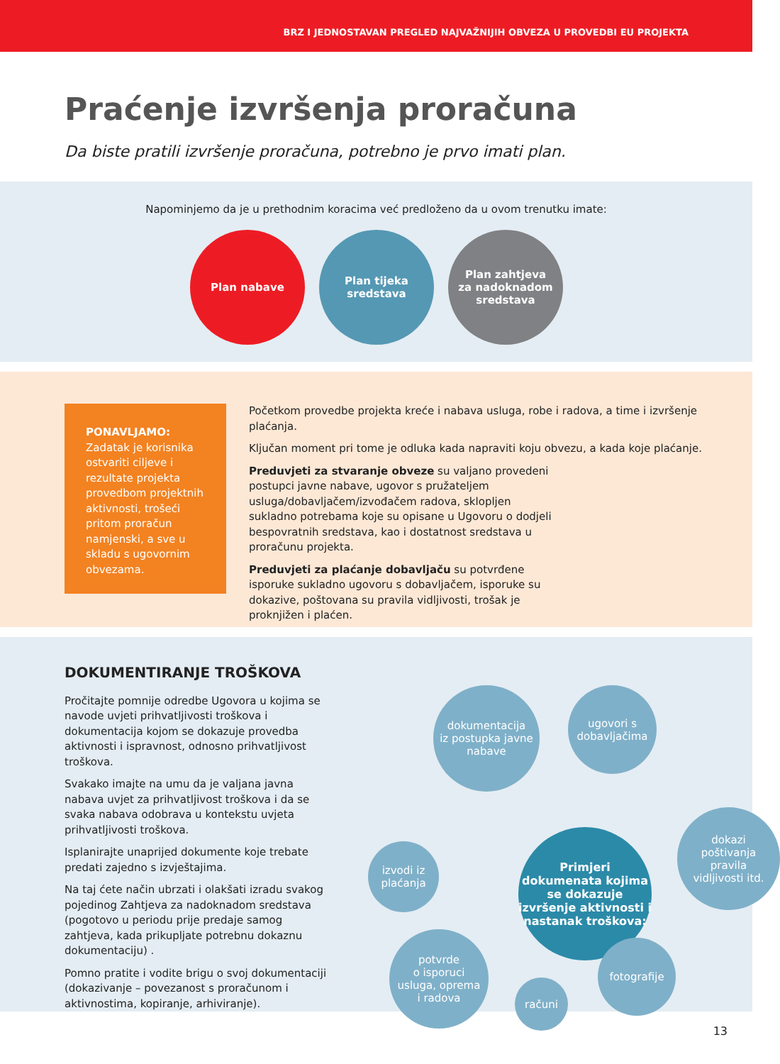BRZ I JEDNOSTAVAN PREGLED NAJVAŽNIJIH OBVEZA U PROVEDBI EU PROJEKTA
Praćenje izvršenja proračuna
Da biste pratili izvršenje proračuna, potrebno je prvo imati plan.
Napominjemo da je u prethodnim koracima već predloženo da u ovom trenutku imate:
Plan nabave Plan tijeka
sredstava
Plan zahtjeva
za nadoknadom
sredstava
PONAVLJAMO:
Zadatak je korisnika ostvariti ciljeve i rezultate projekta provedbom projektnih aktivnosti, trošeći pritom proračun namjenski, a sve u skladu s ugovornim obvezama.
Početkom provedbe projekta kreće i nabava usluga, robe i radova, a time i izvršenje plaćanja.
Ključan moment pri tome je odluka kada napraviti koju obvezu, a kada koje plaćanje.
Preduvjeti za stvaranje obveze su valjano provedeni postupci javne nabave, ugovor s pružateljem usluga/dobavljačem/izvođačem radova, sklopljen sukladno potrebama koje su opisane u Ugovoru o dodjeli bespovratnih sredstava, kao i dostatnost sredstava u proračunu projekta.
Preduvjeti za plaćanje dobavljaču su potvrđene isporuke sukladno ugovoru s dobavljačem, isporuke su dokazive, poštovana su pravila vidljivosti, trošak je proknjižen i plaćen.
DOKUMENTIRANJE TROŠKOVA
Pročitajte pomnije odredbe Ugovora u kojima se navode uvjeti prihvatljivosti troškova i dokumentacija kojom se dokazuje provedba aktivnosti i ispravnost, odnosno prihvatljivost troškova.
Svakako imajte na umu da je valjana javna nabava uvjet za prihvatljivost troškova i da se svaka nabava odobrava u kontekstu uvjeta prihvatljivosti troškova.
Isplanirajte unaprijed dokumente koje trebate predati zajedno s izvještajima.
Na taj ćete način ubrzati i olakšati izradu svakog pojedinog Zahtjeva za nadoknadom sredstava (pogotovo u periodu prije predaje samog zahtjeva, kada prikupljate potrebnu dokaznu dokumentaciju) .
Pomno pratite i vodite brigu o svoj dokumentaciji (dokazivanje – povezanost s proračunom i aktivnostima, kopiranje, arhiviranje).
dokumentacija
iz postupka javne
nabave
ugovori s
dobavljačima
izvodi iz
plaćanja
Primjeri dokumenata kojima se dokazuje izvršenje aktivnosti i nastanak troškova:
dokazi
poštivanja
pravila
vidljivosti itd.
potvrde
o isporuci
usluga, oprema
i radova
računi
fotografije
13